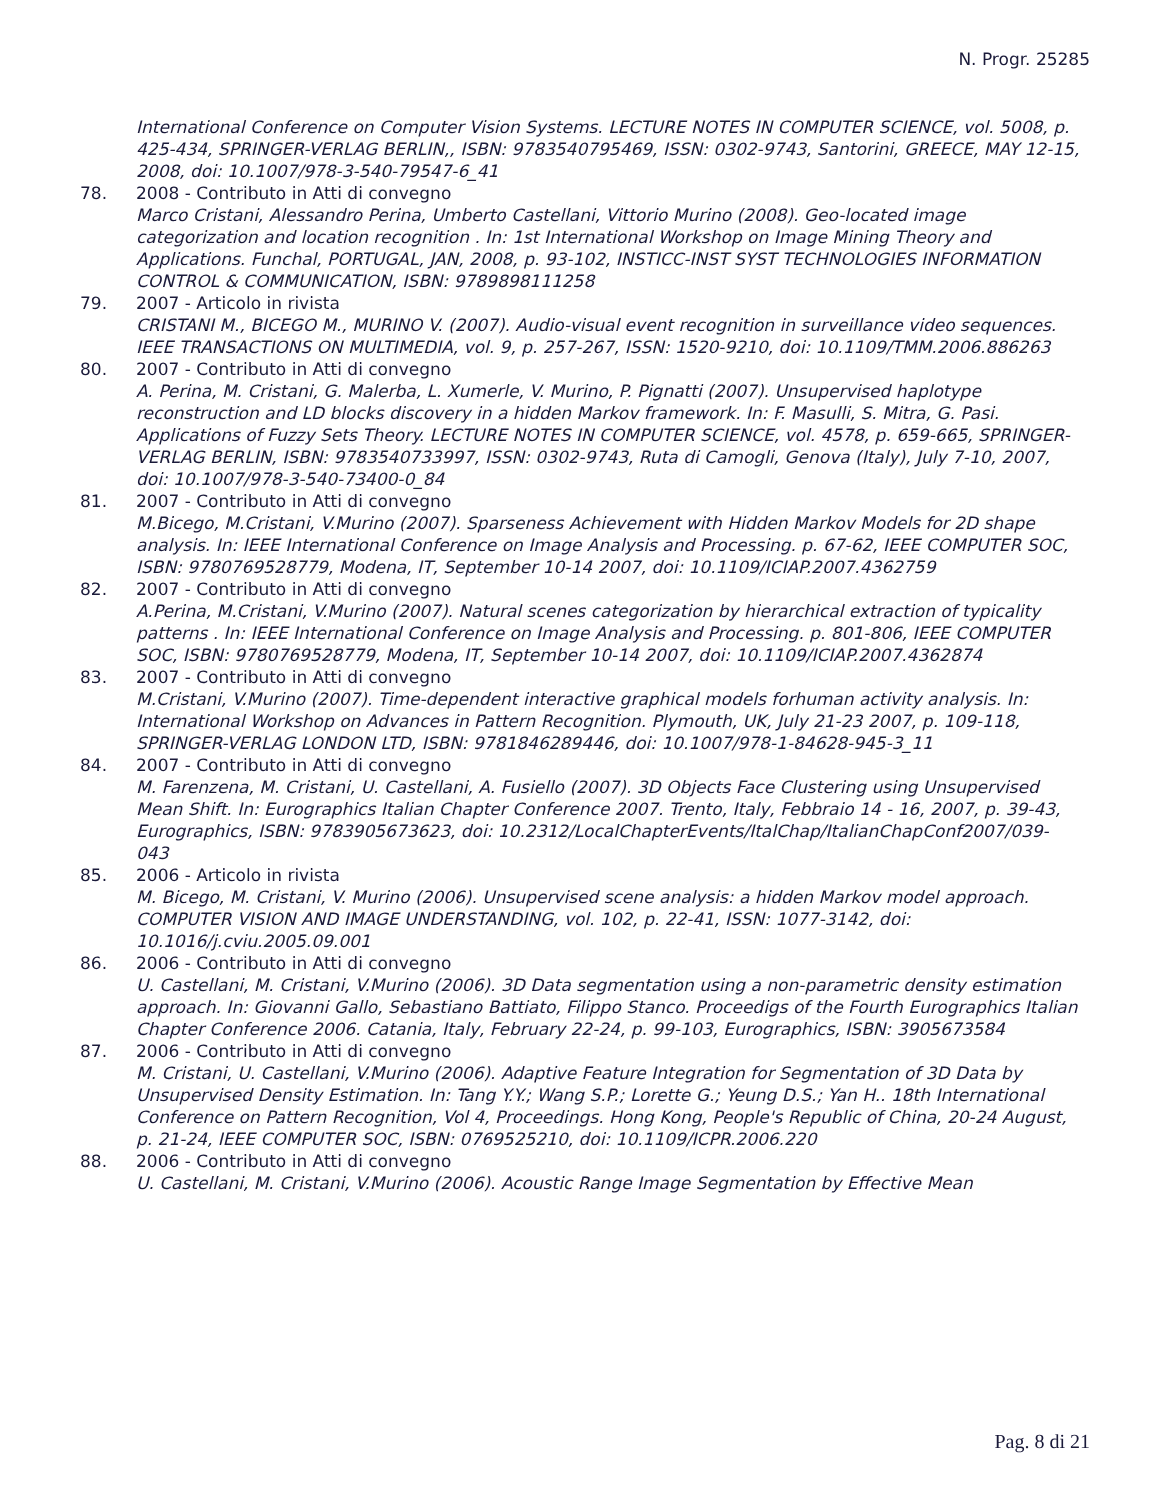N. Progr. 25285
International Conference on Computer Vision Systems. LECTURE NOTES IN COMPUTER SCIENCE, vol. 5008, p. 425-434, SPRINGER-VERLAG BERLIN,, ISBN: 9783540795469, ISSN: 0302-9743, Santorini, GREECE, MAY 12-15, 2008, doi: 10.1007/978-3-540-79547-6_41
78. 2008 - Contributo in Atti di convegno
Marco Cristani, Alessandro Perina, Umberto Castellani, Vittorio Murino (2008). Geo-located image categorization and location recognition . In: 1st International Workshop on Image Mining Theory and Applications. Funchal, PORTUGAL, JAN, 2008, p. 93-102, INSTICC-INST SYST TECHNOLOGIES INFORMATION CONTROL & COMMUNICATION, ISBN: 9789898111258
79. 2007 - Articolo in rivista
CRISTANI M., BICEGO M., MURINO V. (2007). Audio-visual event recognition in surveillance video sequences. IEEE TRANSACTIONS ON MULTIMEDIA, vol. 9, p. 257-267, ISSN: 1520-9210, doi: 10.1109/TMM.2006.886263
80. 2007 - Contributo in Atti di convegno
A. Perina, M. Cristani, G. Malerba, L. Xumerle, V. Murino, P. Pignatti (2007). Unsupervised haplotype reconstruction and LD blocks discovery in a hidden Markov framework. In: F. Masulli, S. Mitra, G. Pasi. Applications of Fuzzy Sets Theory. LECTURE NOTES IN COMPUTER SCIENCE, vol. 4578, p. 659-665, SPRINGER-VERLAG BERLIN, ISBN: 9783540733997, ISSN: 0302-9743, Ruta di Camogli, Genova (Italy), July 7-10, 2007, doi: 10.1007/978-3-540-73400-0_84
81. 2007 - Contributo in Atti di convegno
M.Bicego, M.Cristani, V.Murino (2007). Sparseness Achievement with Hidden Markov Models for 2D shape analysis. In: IEEE International Conference on Image Analysis and Processing. p. 67-62, IEEE COMPUTER SOC, ISBN: 9780769528779, Modena, IT, September 10-14 2007, doi: 10.1109/ICIAP.2007.4362759
82. 2007 - Contributo in Atti di convegno
A.Perina, M.Cristani, V.Murino (2007). Natural scenes categorization by hierarchical extraction of typicality patterns . In: IEEE International Conference on Image Analysis and Processing. p. 801-806, IEEE COMPUTER SOC, ISBN: 9780769528779, Modena, IT, September 10-14 2007, doi: 10.1109/ICIAP.2007.4362874
83. 2007 - Contributo in Atti di convegno
M.Cristani, V.Murino (2007). Time-dependent interactive graphical models forhuman activity analysis. In: International Workshop on Advances in Pattern Recognition. Plymouth, UK, July 21-23 2007, p. 109-118, SPRINGER-VERLAG LONDON LTD, ISBN: 9781846289446, doi: 10.1007/978-1-84628-945-3_11
84. 2007 - Contributo in Atti di convegno
M. Farenzena, M. Cristani, U. Castellani, A. Fusiello (2007). 3D Objects Face Clustering using Unsupervised Mean Shift. In: Eurographics Italian Chapter Conference 2007. Trento, Italy, Febbraio 14 - 16, 2007, p. 39-43, Eurographics, ISBN: 9783905673623, doi: 10.2312/LocalChapterEvents/ItalChap/ItalianChapConf2007/039-043
85. 2006 - Articolo in rivista
M. Bicego, M. Cristani, V. Murino (2006). Unsupervised scene analysis: a hidden Markov model approach. COMPUTER VISION AND IMAGE UNDERSTANDING, vol. 102, p. 22-41, ISSN: 1077-3142, doi: 10.1016/j.cviu.2005.09.001
86. 2006 - Contributo in Atti di convegno
U. Castellani, M. Cristani, V.Murino (2006). 3D Data segmentation using a non-parametric density estimation approach. In: Giovanni Gallo, Sebastiano Battiato, Filippo Stanco. Proceedigs of the Fourth Eurographics Italian Chapter Conference 2006. Catania, Italy, February 22-24, p. 99-103, Eurographics, ISBN: 3905673584
87. 2006 - Contributo in Atti di convegno
M. Cristani, U. Castellani, V.Murino (2006). Adaptive Feature Integration for Segmentation of 3D Data by Unsupervised Density Estimation. In: Tang Y.Y.; Wang S.P.; Lorette G.; Yeung D.S.; Yan H.. 18th International Conference on Pattern Recognition, Vol 4, Proceedings. Hong Kong, People's Republic of China, 20-24 August, p. 21-24, IEEE COMPUTER SOC, ISBN: 0769525210, doi: 10.1109/ICPR.2006.220
88. 2006 - Contributo in Atti di convegno
U. Castellani, M. Cristani, V.Murino (2006). Acoustic Range Image Segmentation by Effective Mean
Pag. 8 di 21